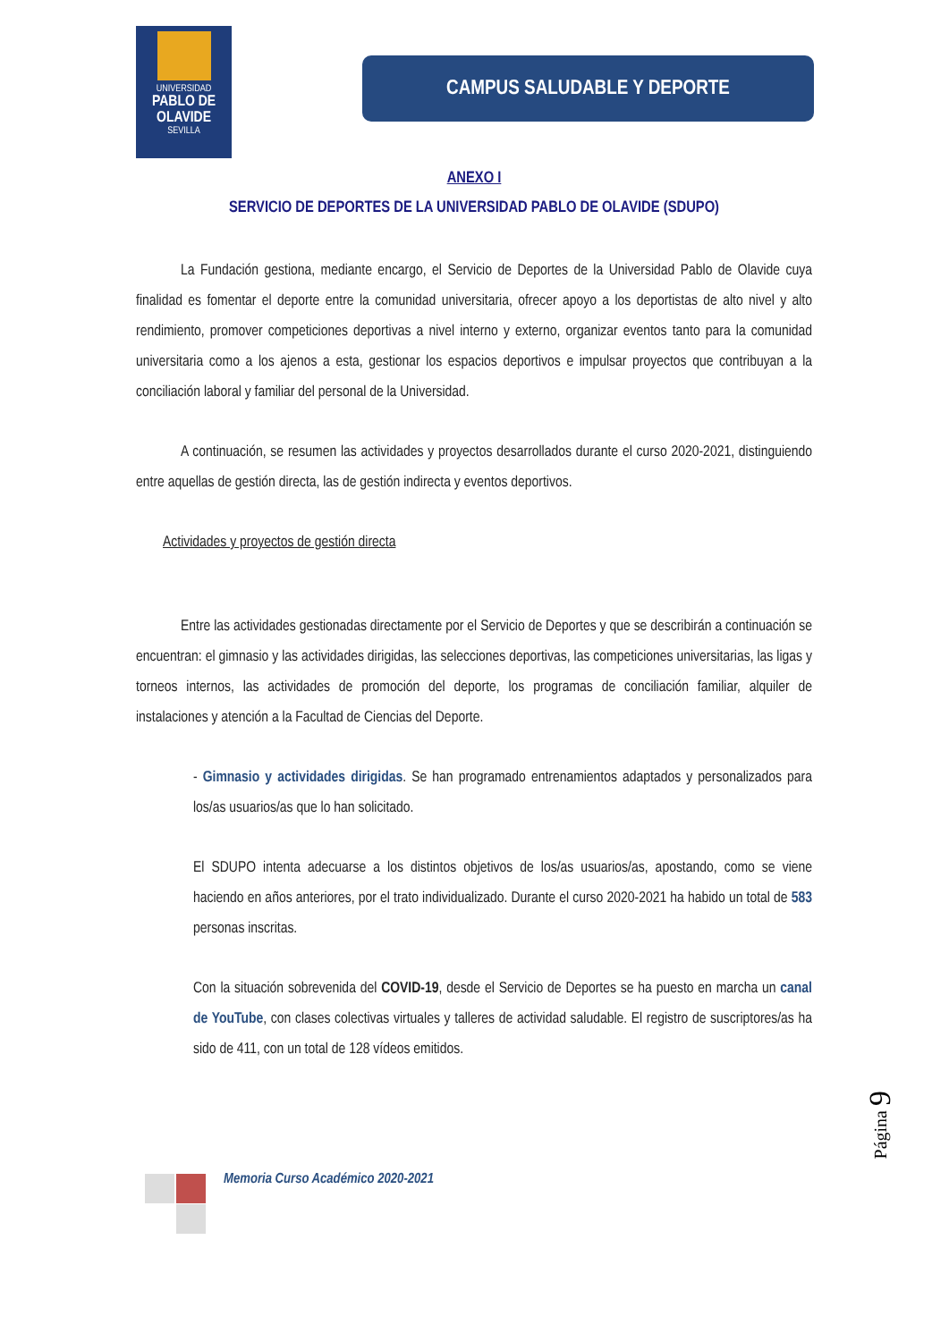UNIVERSIDAD
PABLO DE OLAVIDE
SEVILLA
CAMPUS SALUDABLE Y DEPORTE
ANEXO I
SERVICIO DE DEPORTES DE LA UNIVERSIDAD PABLO DE OLAVIDE (SDUPO)
La Fundación gestiona, mediante encargo, el Servicio de Deportes de la Universidad Pablo de Olavide cuya finalidad es fomentar el deporte entre la comunidad universitaria, ofrecer apoyo a los deportistas de alto nivel y alto rendimiento, promover competiciones deportivas a nivel interno y externo, organizar eventos tanto para la comunidad universitaria como a los ajenos a esta, gestionar los espacios deportivos e impulsar proyectos que contribuyan a la conciliación laboral y familiar del personal de la Universidad.
A continuación, se resumen las actividades y proyectos desarrollados durante el curso 2020-2021, distinguiendo entre aquellas de gestión directa, las de gestión indirecta y eventos deportivos.
Actividades y proyectos de gestión directa
Entre las actividades gestionadas directamente por el Servicio de Deportes y que se describirán a continuación se encuentran: el gimnasio y las actividades dirigidas, las selecciones deportivas, las competiciones universitarias, las ligas y torneos internos, las actividades de promoción del deporte, los programas de conciliación familiar, alquiler de instalaciones y atención a la Facultad de Ciencias del Deporte.
- Gimnasio y actividades dirigidas. Se han programado entrenamientos adaptados y personalizados para los/as usuarios/as que lo han solicitado.
El SDUPO intenta adecuarse a los distintos objetivos de los/as usuarios/as, apostando, como se viene haciendo en años anteriores, por el trato individualizado. Durante el curso 2020-2021 ha habido un total de 583 personas inscritas.
Con la situación sobrevenida del COVID-19, desde el Servicio de Deportes se ha puesto en marcha un canal de YouTube, con clases colectivas virtuales y talleres de actividad saludable. El registro de suscriptores/as ha sido de 411, con un total de 128 vídeos emitidos.
Memoria Curso Académico 2020-2021
Página 9